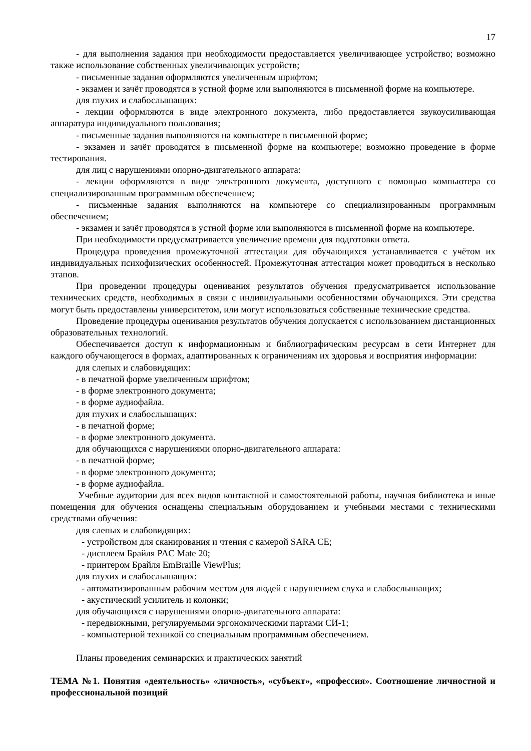17
- для выполнения задания при необходимости предоставляется увеличивающее устройство; возможно также использование собственных увеличивающих устройств;
- письменные задания оформляются увеличенным шрифтом;
- экзамен и зачёт проводятся в устной форме или выполняются в письменной форме на компьютере.
для глухих и слабослышащих:
- лекции оформляются в виде электронного документа, либо предоставляется звукоусиливающая аппаратура индивидуального пользования;
- письменные задания выполняются на компьютере в письменной форме;
- экзамен и зачёт проводятся в письменной форме на компьютере; возможно проведение в форме тестирования.
для лиц с нарушениями опорно-двигательного аппарата:
- лекции оформляются в виде электронного документа, доступного с помощью компьютера со специализированным программным обеспечением;
- письменные задания выполняются на компьютере со специализированным программным обеспечением;
- экзамен и зачёт проводятся в устной форме или выполняются в письменной форме на компьютере.
При необходимости предусматривается увеличение времени для подготовки ответа.
Процедура проведения промежуточной аттестации для обучающихся устанавливается с учётом их индивидуальных психофизических особенностей. Промежуточная аттестация может проводиться в несколько этапов.
При проведении процедуры оценивания результатов обучения предусматривается использование технических средств, необходимых в связи с индивидуальными особенностями обучающихся. Эти средства могут быть предоставлены университетом, или могут использоваться собственные технические средства.
Проведение процедуры оценивания результатов обучения допускается с использованием дистанционных образовательных технологий.
Обеспечивается доступ к информационным и библиографическим ресурсам в сети Интернет для каждого обучающегося в формах, адаптированных к ограничениям их здоровья и восприятия информации:
для слепых и слабовидящих:
- в печатной форме увеличенным шрифтом;
- в форме электронного документа;
- в форме аудиофайла.
для глухих и слабослышащих:
- в печатной форме;
- в форме электронного документа.
для обучающихся с нарушениями опорно-двигательного аппарата:
- в печатной форме;
- в форме электронного документа;
- в форме аудиофайла.
Учебные аудитории для всех видов контактной и самостоятельной работы, научная библиотека и иные помещения для обучения оснащены специальным оборудованием и учебными местами с техническими средствами обучения:
для слепых и слабовидящих:
- устройством для сканирования и чтения с камерой SARA CE;
- дисплеем Брайля PAC Mate 20;
- принтером Брайля EmBraille ViewPlus;
для глухих и слабослышащих:
- автоматизированным рабочим местом для людей с нарушением слуха и слабослышащих;
- акустический усилитель и колонки;
для обучающихся с нарушениями опорно-двигательного аппарата:
- передвижными, регулируемыми эргономическими партами СИ-1;
- компьютерной техникой со специальным программным обеспечением.
Планы проведения семинарских и практических занятий
ТЕМА №1. Понятия «деятельность» «личность», «субъект», «профессия». Соотношение личностной и профессиональной позиций